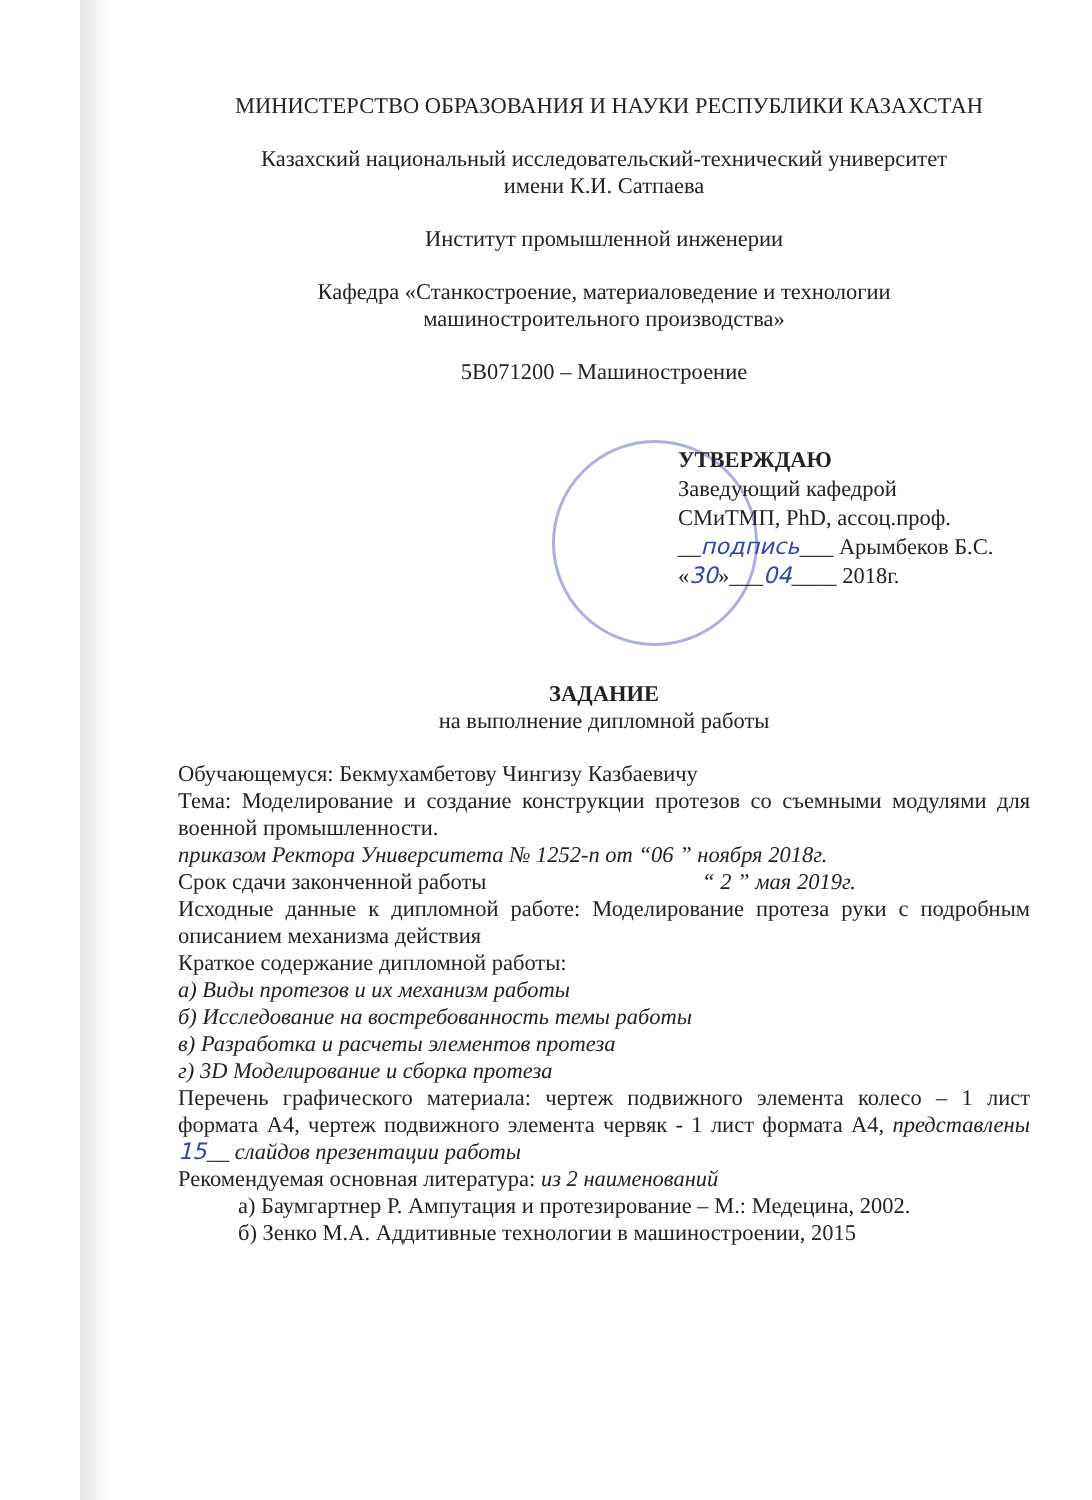МИНИСТЕРСТВО ОБРАЗОВАНИЯ И НАУКИ РЕСПУБЛИКИ КАЗАХСТАН
Казахский национальный исследовательский-технический университет
имени К.И. Сатпаева
Институт промышленной инженерии
Кафедра «Станкостроение, материаловедение и технологии
машиностроительного производства»
5B071200 – Машиностроение
УТВЕРЖДАЮ
Заведующий кафедрой
СМиТМП, PhD, ассоц.проф.
__подпись___ Арымбеков Б.С.
«30»___04____ 2018г.
ЗАДАНИЕ
на выполнение дипломной работы
Обучающемуся: Бекмухамбетову Чингизу Казбаевичу
Тема: Моделирование и создание конструкции протезов со съемными модулями для военной промышленности.
приказом Ректора Университета № 1252-п от “06 ” ноября 2018г.
Срок сдачи законченной работы “ 2 ” мая 2019г.
Исходные данные к дипломной работе: Моделирование протеза руки с подробным описанием механизма действия
Краткое содержание дипломной работы:
а) Виды протезов и их механизм работы
б) Исследование на востребованность темы работы
в) Разработка и расчеты элементов протеза
г) 3D Моделирование и сборка протеза
Перечень графического материала: чертеж подвижного элемента колесо – 1 лист формата А4, чертеж подвижного элемента червяк - 1 лист формата А4, представлены 15__ слайдов презентации работы
Рекомендуемая основная литература: из 2 наименований
а) Баумгартнер Р. Ампутация и протезирование – М.: Медецина, 2002.
б) Зенко М.А. Аддитивные технологии в машиностроении, 2015